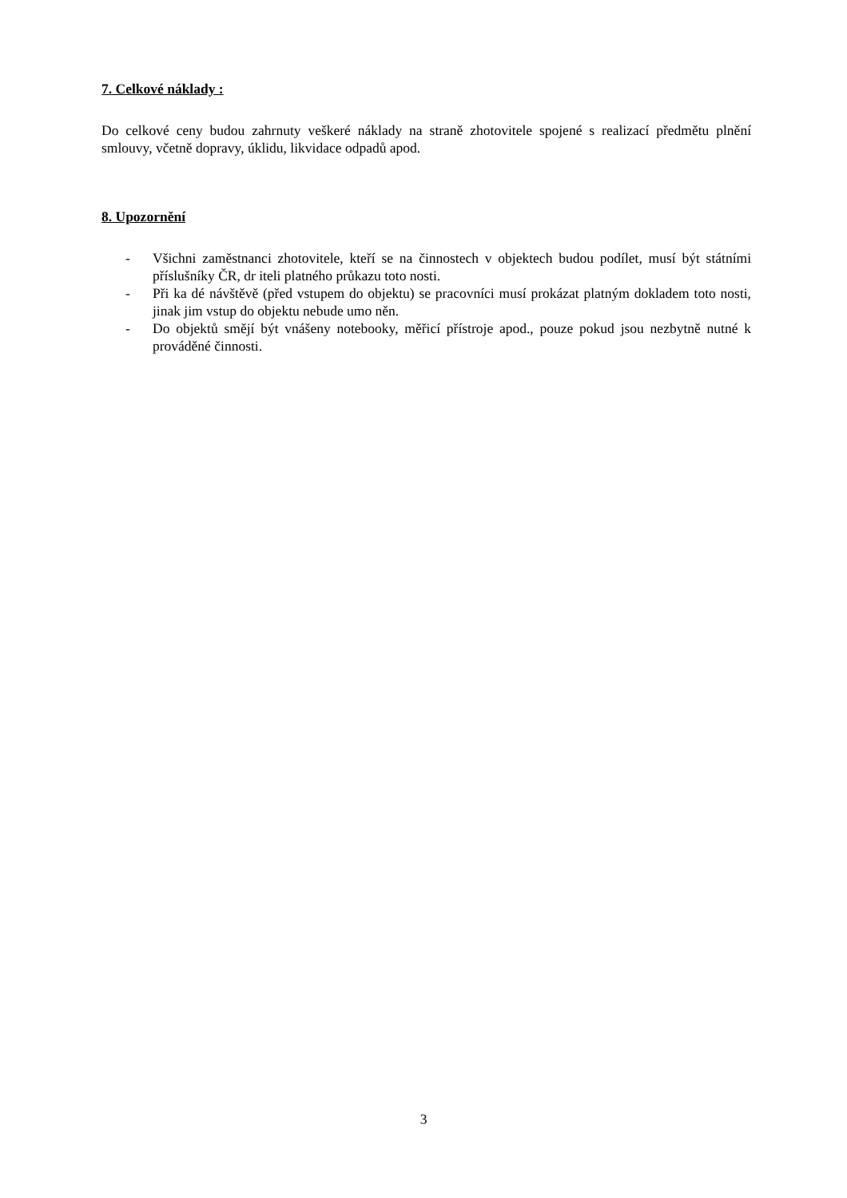7. Celkové náklady :
Do celkové ceny budou zahrnuty veškeré náklady na straně zhotovitele spojené s realizací předmětu plnění smlouvy, včetně dopravy, úklidu, likvidace odpadů apod.
8. Upozornění
- Všichni zaměstnanci zhotovitele, kteří se na činnostech v objektech budou podílet, musí být státními příslušníky ČR, dr iteli platného průkazu toto nosti.
- Při ka dé návštěvě (před vstupem do objektu) se pracovníci musí prokázat platným dokladem toto nosti, jinak jim vstup do objektu nebude umo něn.
- Do objektů smějí být vnášeny notebooky, měřicí přístroje apod., pouze pokud jsou nezbytně nutné k prováděné činnosti.
3